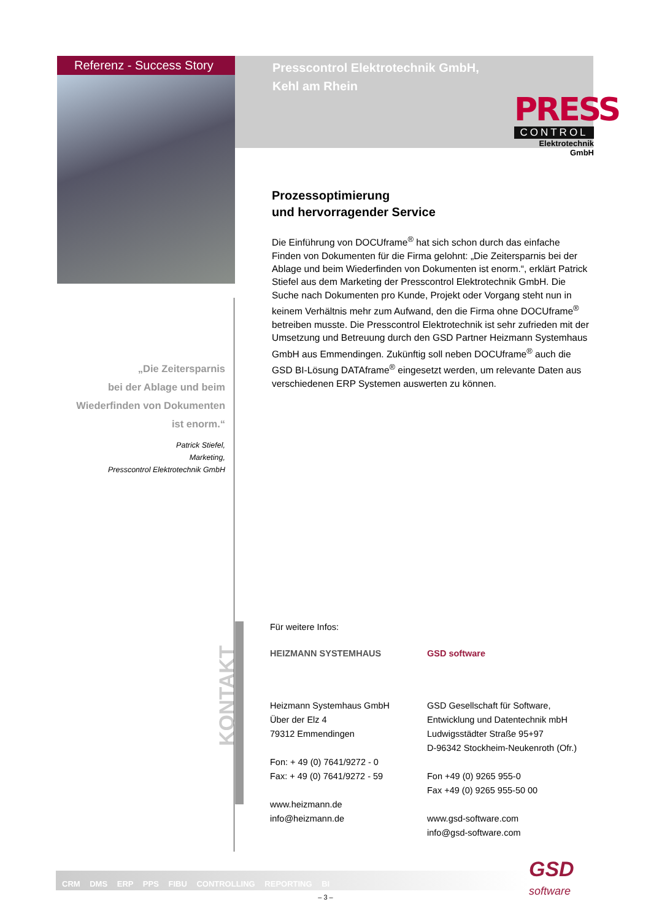Referenz - Success Story
Presscontrol Elektrotechnik GmbH,
Kehl am Rhein
PRESS
CONTROL
Elektrotechnik GmbH
Prozessoptimierung
und hervorragender Service
Die Einführung von DOCUframe<sup>®</sup> hat sich schon durch das einfache Finden von Dokumenten für die Firma gelohnt: „Die Zeitersparnis bei der Ablage und beim Wiederfinden von Dokumenten ist enorm.“, erklärt Patrick Stiefel aus dem Marketing der Presscontrol Elektrotechnik GmbH. Die Suche nach Dokumenten pro Kunde, Projekt oder Vorgang steht nun in keinem Verhältnis mehr zum Aufwand, den die Firma ohne DOCUframe<sup>®</sup> betreiben musste. Die Presscontrol Elektrotechnik ist sehr zufrieden mit der Umsetzung und Betreuung durch den GSD Partner Heizmann Systemhaus GmbH aus Emmendingen. Zukünftig soll neben DOCUframe<sup>®</sup> auch die GSD BI-Lösung DATAframe<sup>®</sup> eingesetzt werden, um relevante Daten aus verschiedenen ERP Systemen auswerten zu können.
„Die Zeitersparnis
bei der Ablage und beim
Wiederfinden von Dokumenten
ist enorm.“
Patrick Stiefel,
Marketing,
Presscontrol Elektrotechnik GmbH
KONTAKT
Für weitere Infos:
HEIZMANN SYSTEMHAUS
Heizmann Systemhaus GmbH
Über der Elz 4
79312 Emmendingen
Fon: + 49 (0) 7641/9272 - 0
Fax: + 49 (0) 7641/9272 - 59
www.heizmann.de
info@heizmann.de
GSD software
GSD Gesellschaft für Software,
Entwicklung und Datentechnik mbH
Ludwigsstädter Straße 95+97
D-96342 Stockheim-Neukenroth (Ofr.)
Fon +49 (0) 9265 955-0
Fax +49 (0) 9265 955-50 00
www.gsd-software.com
info@gsd-software.com
CRM DMS ERP PPS FIBU CONTROLLING REPORTING BI
GSD
software
– 3 –